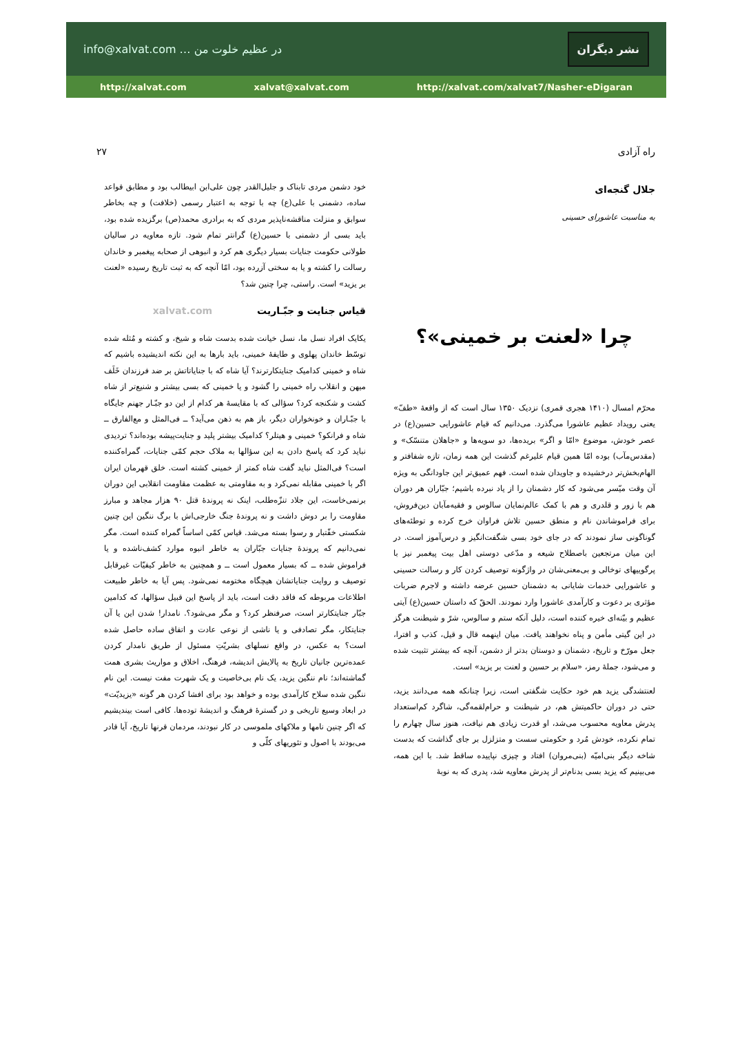info@xalvat.com … در عظیم خلوت من نشر دیگران
http://xalvat.com xalvat@xalvat.com http://xalvat.com/xalvat7/Nasher-eDigaran
راه آزادی ۲۷
جلال گنجه‌ای
به مناسبت عاشورای حسینی
چرا «لعنت بر خمینی»؟
محرّم امسال (۱۴۱۰ هجری قمری) نزدیک ۱۳۵۰ سال است که از واقعهٔ «طفّ» یعنی رویداد عظیم عاشورا می‌گذرد. می‌دانیم که قیام عاشورایی حسین(ع) در عصر خودش، موضوع «امّا و اگر» بریده‌ها، دو سویه‌ها و «جاهلان متنسّک» و (مقدس‌مآب) بوده امّا همین قیام علیرغم گذشت این همه زمان، تازه شفافتر و الهام‌بخش‌تر درخشیده و جاویدان شده است. فهم عمیق‌تر این جاودانگی به ویژه آن وقت میّسر می‌شود که کار دشمنان را از یاد نبرده باشیم؛ جبّاران هر دوران هم با زور و قلدری و هم با کمک عالم‌نمایان سالوس و فقیه‌مآبان دین‌فروش، برای فراموشاندن نام و منطق حسین تلاش فراوان خرج کرده و توطئه‌های گوناگونی ساز نمودند که در جای خود بسی شگفت‌انگیز و درس‌آموز است. در این میان مرتجعین باصطلاح شیعه و مدّعی دوستی اهل بیت پیغمبر نیز با پرگوییهای توخالی و بی‌معنی‌شان در واژگونه توصیف کردن کار و رسالت حسینی و عاشورایی خدمات شایانی به دشمنان حسین عرضه داشته و لاجرم ضربات مؤثری بر دعوت و کارآمدی عاشورا وارد نمودند. الحقّ که داستان حسین(ع) آیتی عظیم و بیّنه‌ای خیره کننده است، دلیل آنکه ستم و سالوس، شرّ و شیطنت هرگز در این گیتی مأمن و پناه نخواهند یافت. میان اینهمه قال و قیل، کذب و افترا، جعل مورّخ و تاریخ، دشمنان و دوستان بدتر از دشمن، آنچه که بیشتر تثبیت شده و می‌شود، جملهٔ رمز، «سلام بر حسین و لعنت بر یزید» است.
لعنتشدگی یزید هم خود حکایت شگفتی است، زیرا چنانکه همه می‌دانند یزید، حتی در دوران حاکمیتش هم، در شیطنت و حرام‌لقمه‌گی، شاگرد کم‌استعداد پدرش معاویه محسوب می‌شد، او قدرت زیادی هم نیافت، هنوز سال چهارم را تمام نکرده، خودش مُرد و حکومتی سست و متزلزل بر جای گذاشت که بدست شاخه دیگر بنی‌امیّه (بنی‌مروان) افتاد و چیزی نپاییده ساقط شد. با این همه، می‌بینیم که یزید بسی بدنام‌تر از پدرش معاویه شد، پدری که به نوبهٔ
خود دشمن مردی تابناک و جلیل‌القدر چون علی‌ابن ابیطالب بود و مطابق قواعد ساده، دشمنی با علی(ع) چه با توجه به اعتبار رسمی (خلافت) و چه بخاطر سوابق و منزلت مناقشه‌ناپذیر مردی که به برادری محمد(ص) برگزیده شده بود، باید بسی از دشمنی با حسین(ع) گرانتر تمام شود. تازه معاویه در سالیان طولانی حکومت جنایات بسیار دیگری هم کرد و انبوهی از صحابه پیغمبر و خاندان رسالت را کشته و یا به سختی آزرده بود، امّا آنچه که به ثبت تاریخ رسیده «لعنت بر یزید» است. راستی، چرا چنین شد؟
قیاس جنایت و جبّـاریت xalvat.com
یکایک افراد نسل ما، نسل خیانت شده بدست شاه و شیخ، و کشته و مُثله شده توسّط خاندان پهلوی و طایفهٔ خمینی، باید بارها به این نکته اندیشیده باشیم که شاه و خمینی کدامیک جنایتکارترند؟ آیا شاه که با جنایاتاتش بر ضد فرزندان خَلَف میهن و انقلاب راه خمینی را گشود و یا خمینی که بسی بیشتر و شنیع‌تر از شاه کشت و شکنجه کرد؟ سؤالی که با مقایسهٔ هر کدام از این دو جبّـار جهنم جایگاه با جبّـاران و خونخواران دیگر، باز هم به ذهن می‌آید؟ ــ فی‌المثل و مع‌الفارق ــ شاه و فرانکو؟ خمینی و هیتلر؟ کدامیک بیشتر پلید و جنایت‌پیشه بوده‌اند؟ تردیدی نباید کرد که پاسخ دادن به این سؤالها به ملاک حجم کمّی جنایات، گمراه‌کننده است؟ فی‌المثل نباید گفت شاه کمتر از خمینی کشته است. خلق قهرمان ایران اگر با خمینی مقابله نمی‌کرد و به مقاومتی به عظمت مقاومت انقلابی این دوران برنمی‌خاست، این جلاد تنزّه‌طلب، اینک نه پروندهٔ قتل ۹۰ هزار مجاهد و مبارز مقاومت را بر دوش داشت و نه پروندهٔ جنگ خارجی‌اش با برگ ننگین این چنین شکستی خفّتبار و رسوا بسته می‌شد. قیاس کمّی اساساً گمراه کننده است. مگر نمی‌دانیم که پروندهٔ جنایات جبّاران به خاطر انبوه موارد کشف‌ناشده و یا فراموش شده ــ که بسیار معمول است ــ و همچنین به خاطر کیفیّات غیرقابل توصیف و روایت جنایاتشان هیچگاه مختومه نمی‌شود. پس آیا به خاطر طبیعت اطلاعات مربوطه که فاقد دقت است، باید از پاسخ این قبیل سؤالها، که کدامین جبّار جنایتکارتر است، صرفنظر کرد؟ و مگر می‌شود؟. نامدار! شدن این یا آن جنایتکار، مگر تصادفی و یا ناشی از نوعی عادت و اتفاق ساده حاصل شده است؟ به عکس، در واقع نسلهای بشریّتِ مسئول از طریق نامدار کردن عمده‌ترین جانیان تاریخ به پالایش اندیشه، فرهنگ، اخلاق و مواریث بشری همت گماشته‌اند؛ نام ننگین یزید، یک نام بی‌خاصیت و یک شهرت مفت نیست. این نام ننگین شده سلاح کارآمدی بوده و خواهد بود برای افشا کردن هر گونه «یزیدیّت» در ابعاد وسیع تاریخی و در گسترهٔ فرهنگ و اندیشهٔ توده‌ها. کافی است بیندیشیم که اگر چنین نامها و ملاکهای ملموسی در کار نبودند، مردمان قرنها تاریخ، آیا قادر می‌بودند با اصول و تئوریهای کلّی و